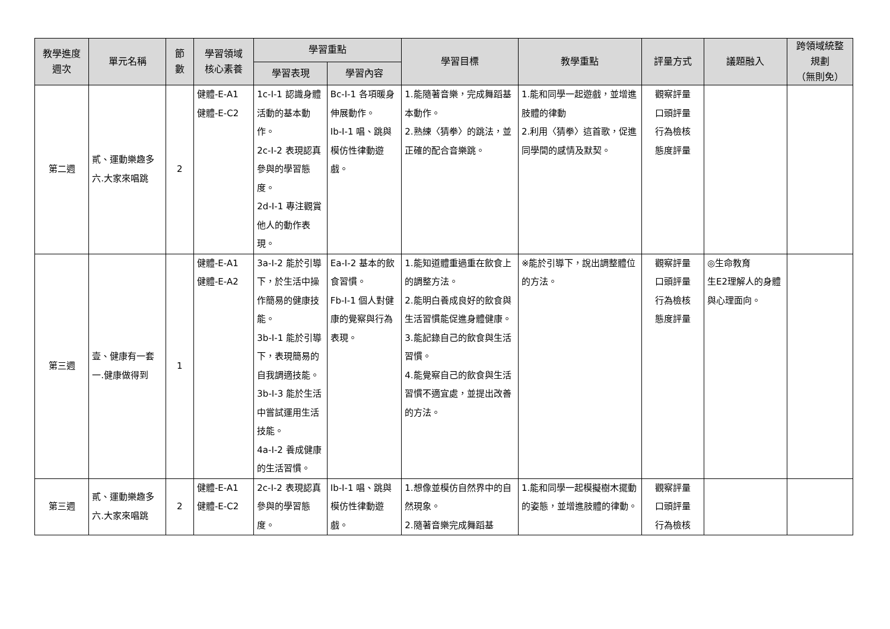| 教學進度 週次 | 單元名稱 | 節 數 | 學習領域 核心素養 | 學習重點 | | 學習目標 | 教學重點 | 評量方式 | 議題融入 | 跨領域統整 規劃 （無則免） |
| --- | --- | --- | --- | --- | --- | --- | --- | --- | --- | --- |
| | | | | 學習表現 | 學習內容 | | | | | |
| 第二週 | 貳、運動樂趣多 六.大家來唱跳 | 2 | 健體-E-A1 健體-E-C2 | 1c-I-1 認識身體活動的基本動作。 2c-I-2 表現認真參與的學習態度。 2d-I-1 專注觀賞他人的動作表現。 | Bc-I-1 各項暖身伸展動作。 Ib-I-1 唱、跳與模仿性律動遊戲。 | 1.能隨著音樂，完成舞蹈基本動作。 2.熟練〈猜拳〉的跳法，並正確的配合音樂跳。 | 1.能和同學一起遊戲，並增進肢體的律動 2.利用〈猜拳〉這首歌，促進同學間的感情及默契。 | 觀察評量 口頭評量 行為檢核 態度評量 | | |
| 第三週 | 壹、健康有一套 一.健康做得到 | 1 | 健體-E-A1 健體-E-A2 | 3a-I-2 能於引導下，於生活中操作簡易的健康技能。 3b-I-1 能於引導下，表現簡易的自我調適技能。 3b-I-3 能於生活中嘗試運用生活技能。 4a-I-2 養成健康的生活習慣。 | Ea-I-2 基本的飲食習慣。 Fb-I-1 個人對健康的覺察與行為表現。 | 1.能知道體重過重在飲食上的調整方法。 2.能明白養成良好的飲食與生活習慣能促進身體健康。 3.能記錄自己的飲食與生活習慣。 4.能覺察自己的飲食與生活習慣不適宜處，並提出改善的方法。 | ※能於引導下，說出調整體位的方法。 | 觀察評量 口頭評量 行為檢核 態度評量 | ◎生命教育 生E2理解人的身體與心理面向。 | |
| 第三週 | 貳、運動樂趣多 六.大家來唱跳 | 2 | 健體-E-A1 健體-E-C2 | 2c-I-2 表現認真參與的學習態度。 | Ib-I-1 唱、跳與模仿性律動遊戲。 | 1.想像並模仿自然界中的自然現象。 2.隨著音樂完成舞蹈基 | 1.能和同學一起模擬樹木擺動的姿態，並增進肢體的律動。 | 觀察評量 口頭評量 行為檢核 | | |